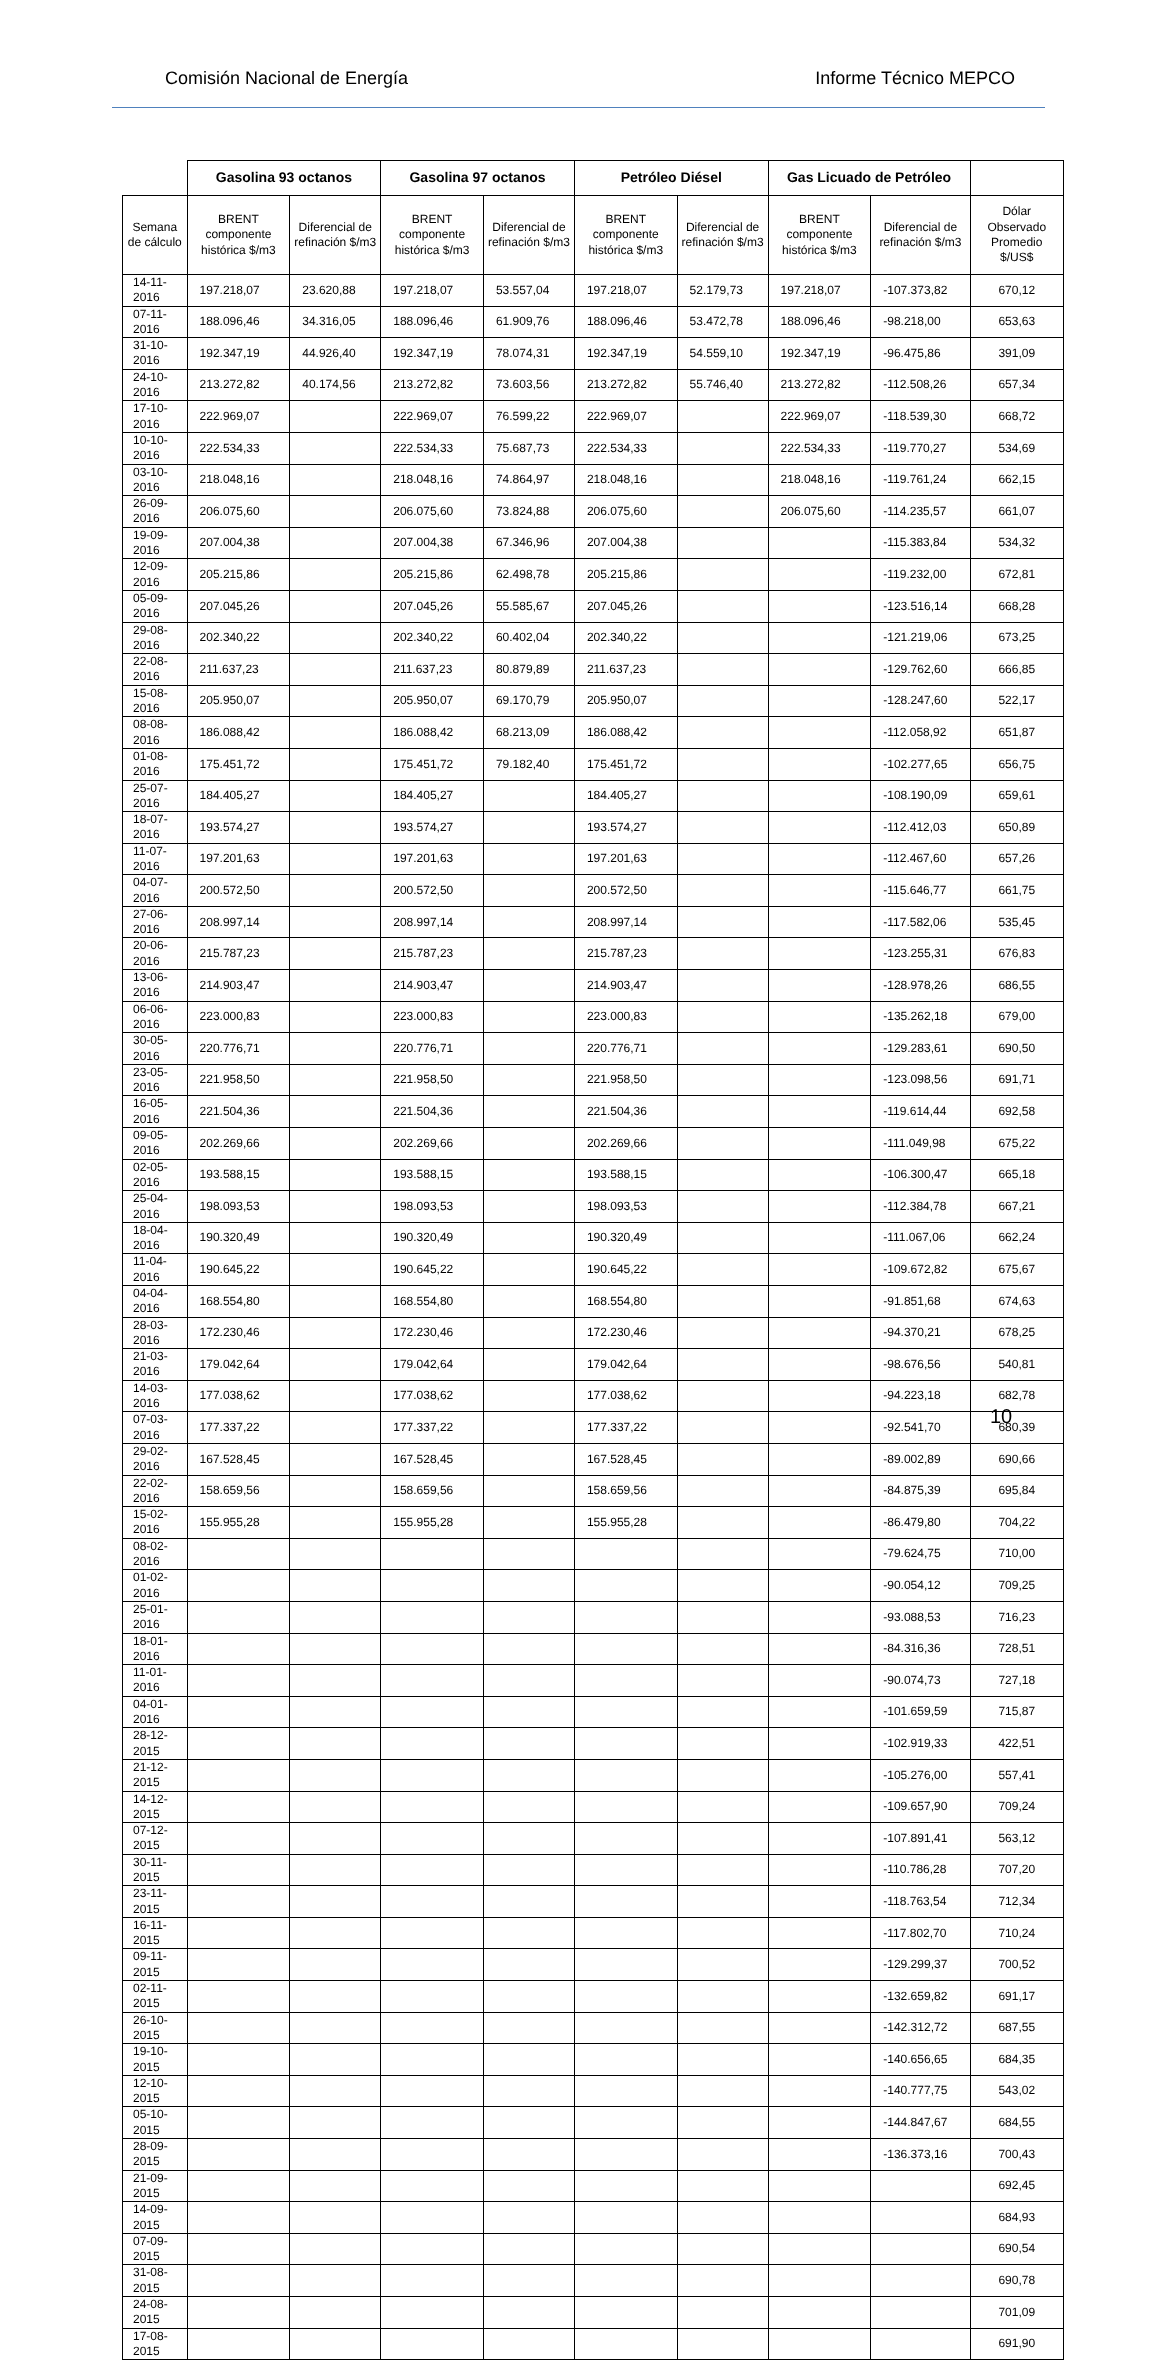Comisión Nacional de Energía Informe Técnico MEPCO
| | Gasolina 93 octanos | | Gasolina 97 octanos | | Petróleo Diésel | | Gas Licuado de Petróleo | | |
| --- | --- | --- | --- | --- | --- | --- | --- | --- | --- |
| Semana de cálculo | BRENT componente histórica $/m3 | Diferencial de refinación $/m3 | BRENT componente histórica $/m3 | Diferencial de refinación $/m3 | BRENT componente histórica $/m3 | Diferencial de refinación $/m3 | BRENT componente histórica $/m3 | Diferencial de refinación $/m3 | Dólar Observado Promedio $/US$ |
| 14-11-2016 | 197.218,07 | 23.620,88 | 197.218,07 | 53.557,04 | 197.218,07 | 52.179,73 | 197.218,07 | -107.373,82 | 670,12 |
| 07-11-2016 | 188.096,46 | 34.316,05 | 188.096,46 | 61.909,76 | 188.096,46 | 53.472,78 | 188.096,46 | -98.218,00 | 653,63 |
| 31-10-2016 | 192.347,19 | 44.926,40 | 192.347,19 | 78.074,31 | 192.347,19 | 54.559,10 | 192.347,19 | -96.475,86 | 391,09 |
| 24-10-2016 | 213.272,82 | 40.174,56 | 213.272,82 | 73.603,56 | 213.272,82 | 55.746,40 | 213.272,82 | -112.508,26 | 657,34 |
| 17-10-2016 | 222.969,07 | | 222.969,07 | 76.599,22 | 222.969,07 | | 222.969,07 | -118.539,30 | 668,72 |
| 10-10-2016 | 222.534,33 | | 222.534,33 | 75.687,73 | 222.534,33 | | 222.534,33 | -119.770,27 | 534,69 |
| 03-10-2016 | 218.048,16 | | 218.048,16 | 74.864,97 | 218.048,16 | | 218.048,16 | -119.761,24 | 662,15 |
| 26-09-2016 | 206.075,60 | | 206.075,60 | 73.824,88 | 206.075,60 | | 206.075,60 | -114.235,57 | 661,07 |
| 19-09-2016 | 207.004,38 | | 207.004,38 | 67.346,96 | 207.004,38 | | | -115.383,84 | 534,32 |
| 12-09-2016 | 205.215,86 | | 205.215,86 | 62.498,78 | 205.215,86 | | | -119.232,00 | 672,81 |
| 05-09-2016 | 207.045,26 | | 207.045,26 | 55.585,67 | 207.045,26 | | | -123.516,14 | 668,28 |
| 29-08-2016 | 202.340,22 | | 202.340,22 | 60.402,04 | 202.340,22 | | | -121.219,06 | 673,25 |
| 22-08-2016 | 211.637,23 | | 211.637,23 | 80.879,89 | 211.637,23 | | | -129.762,60 | 666,85 |
| 15-08-2016 | 205.950,07 | | 205.950,07 | 69.170,79 | 205.950,07 | | | -128.247,60 | 522,17 |
| 08-08-2016 | 186.088,42 | | 186.088,42 | 68.213,09 | 186.088,42 | | | -112.058,92 | 651,87 |
| 01-08-2016 | 175.451,72 | | 175.451,72 | 79.182,40 | 175.451,72 | | | -102.277,65 | 656,75 |
| 25-07-2016 | 184.405,27 | | 184.405,27 | | 184.405,27 | | | -108.190,09 | 659,61 |
| 18-07-2016 | 193.574,27 | | 193.574,27 | | 193.574,27 | | | -112.412,03 | 650,89 |
| 11-07-2016 | 197.201,63 | | 197.201,63 | | 197.201,63 | | | -112.467,60 | 657,26 |
| 04-07-2016 | 200.572,50 | | 200.572,50 | | 200.572,50 | | | -115.646,77 | 661,75 |
| 27-06-2016 | 208.997,14 | | 208.997,14 | | 208.997,14 | | | -117.582,06 | 535,45 |
| 20-06-2016 | 215.787,23 | | 215.787,23 | | 215.787,23 | | | -123.255,31 | 676,83 |
| 13-06-2016 | 214.903,47 | | 214.903,47 | | 214.903,47 | | | -128.978,26 | 686,55 |
| 06-06-2016 | 223.000,83 | | 223.000,83 | | 223.000,83 | | | -135.262,18 | 679,00 |
| 30-05-2016 | 220.776,71 | | 220.776,71 | | 220.776,71 | | | -129.283,61 | 690,50 |
| 23-05-2016 | 221.958,50 | | 221.958,50 | | 221.958,50 | | | -123.098,56 | 691,71 |
| 16-05-2016 | 221.504,36 | | 221.504,36 | | 221.504,36 | | | -119.614,44 | 692,58 |
| 09-05-2016 | 202.269,66 | | 202.269,66 | | 202.269,66 | | | -111.049,98 | 675,22 |
| 02-05-2016 | 193.588,15 | | 193.588,15 | | 193.588,15 | | | -106.300,47 | 665,18 |
| 25-04-2016 | 198.093,53 | | 198.093,53 | | 198.093,53 | | | -112.384,78 | 667,21 |
| 18-04-2016 | 190.320,49 | | 190.320,49 | | 190.320,49 | | | -111.067,06 | 662,24 |
| 11-04-2016 | 190.645,22 | | 190.645,22 | | 190.645,22 | | | -109.672,82 | 675,67 |
| 04-04-2016 | 168.554,80 | | 168.554,80 | | 168.554,80 | | | -91.851,68 | 674,63 |
| 28-03-2016 | 172.230,46 | | 172.230,46 | | 172.230,46 | | | -94.370,21 | 678,25 |
| 21-03-2016 | 179.042,64 | | 179.042,64 | | 179.042,64 | | | -98.676,56 | 540,81 |
| 14-03-2016 | 177.038,62 | | 177.038,62 | | 177.038,62 | | | -94.223,18 | 682,78 |
| 07-03-2016 | 177.337,22 | | 177.337,22 | | 177.337,22 | | | -92.541,70 | 680,39 |
| 29-02-2016 | 167.528,45 | | 167.528,45 | | 167.528,45 | | | -89.002,89 | 690,66 |
| 22-02-2016 | 158.659,56 | | 158.659,56 | | 158.659,56 | | | -84.875,39 | 695,84 |
| 15-02-2016 | 155.955,28 | | 155.955,28 | | 155.955,28 | | | -86.479,80 | 704,22 |
| 08-02-2016 | | | | | | | | -79.624,75 | 710,00 |
| 01-02-2016 | | | | | | | | -90.054,12 | 709,25 |
| 25-01-2016 | | | | | | | | -93.088,53 | 716,23 |
| 18-01-2016 | | | | | | | | -84.316,36 | 728,51 |
| 11-01-2016 | | | | | | | | -90.074,73 | 727,18 |
| 04-01-2016 | | | | | | | | -101.659,59 | 715,87 |
| 28-12-2015 | | | | | | | | -102.919,33 | 422,51 |
| 21-12-2015 | | | | | | | | -105.276,00 | 557,41 |
| 14-12-2015 | | | | | | | | -109.657,90 | 709,24 |
| 07-12-2015 | | | | | | | | -107.891,41 | 563,12 |
| 30-11-2015 | | | | | | | | -110.786,28 | 707,20 |
| 23-11-2015 | | | | | | | | -118.763,54 | 712,34 |
| 16-11-2015 | | | | | | | | -117.802,70 | 710,24 |
| 09-11-2015 | | | | | | | | -129.299,37 | 700,52 |
| 02-11-2015 | | | | | | | | -132.659,82 | 691,17 |
| 26-10-2015 | | | | | | | | -142.312,72 | 687,55 |
| 19-10-2015 | | | | | | | | -140.656,65 | 684,35 |
| 12-10-2015 | | | | | | | | -140.777,75 | 543,02 |
| 05-10-2015 | | | | | | | | -144.847,67 | 684,55 |
| 28-09-2015 | | | | | | | | -136.373,16 | 700,43 |
| 21-09-2015 | | | | | | | | | 692,45 |
| 14-09-2015 | | | | | | | | | 684,93 |
| 07-09-2015 | | | | | | | | | 690,54 |
| 31-08-2015 | | | | | | | | | 690,78 |
| 24-08-2015 | | | | | | | | | 701,09 |
| 17-08-2015 | | | | | | | | | 691,90 |
10